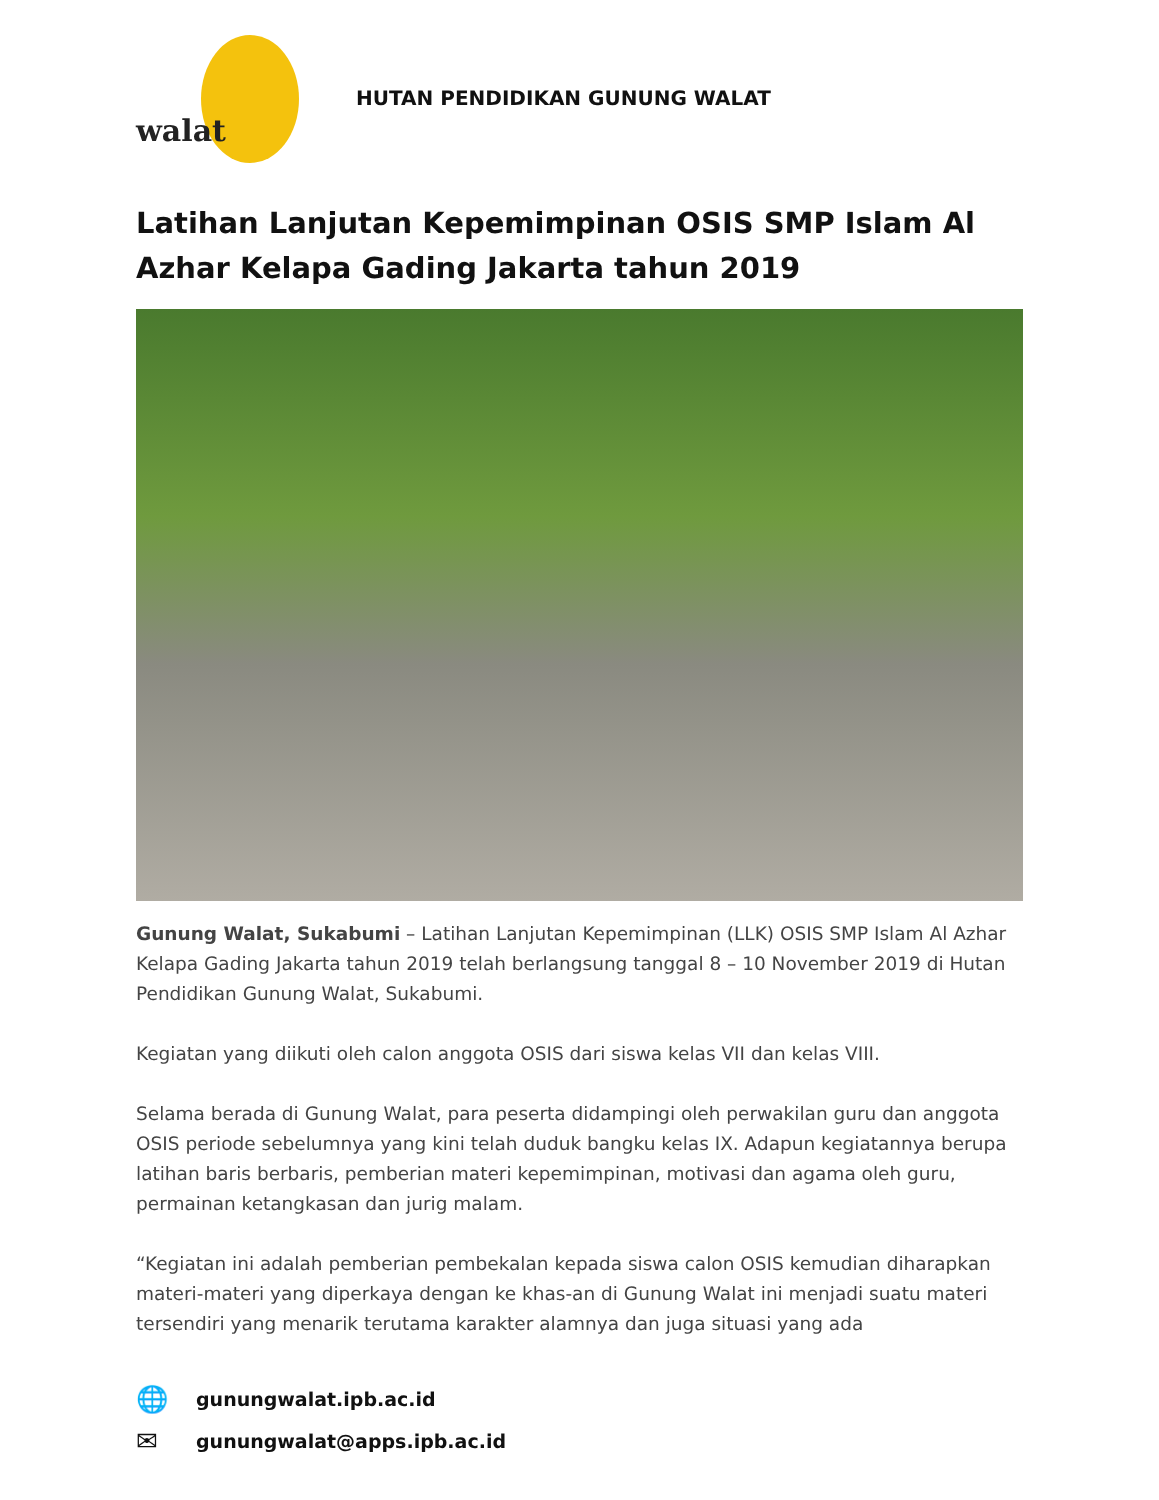walat
HUTAN PENDIDIKAN GUNUNG WALAT
Latihan Lanjutan Kepemimpinan OSIS SMP Islam Al Azhar Kelapa Gading Jakarta tahun 2019
Gunung Walat, Sukabumi – Latihan Lanjutan Kepemimpinan (LLK) OSIS SMP Islam Al Azhar Kelapa Gading Jakarta tahun 2019 telah berlangsung tanggal 8 – 10 November 2019 di Hutan Pendidikan Gunung Walat, Sukabumi.
Kegiatan yang diikuti oleh calon anggota OSIS dari siswa kelas VII dan kelas VIII.
Selama berada di Gunung Walat, para peserta didampingi oleh perwakilan guru dan anggota OSIS periode sebelumnya yang kini telah duduk bangku kelas IX. Adapun kegiatannya berupa latihan baris berbaris, pemberian materi kepemimpinan, motivasi dan agama oleh guru, permainan ketangkasan dan jurig malam.
“Kegiatan ini adalah pemberian pembekalan kepada siswa calon OSIS kemudian diharapkan materi-materi yang diperkaya dengan ke khas-an di Gunung Walat ini menjadi suatu materi tersendiri yang menarik terutama karakter alamnya dan juga situasi yang ada
🌐 gunungwalat.ipb.ac.id
✉ gunungwalat@apps.ipb.ac.id